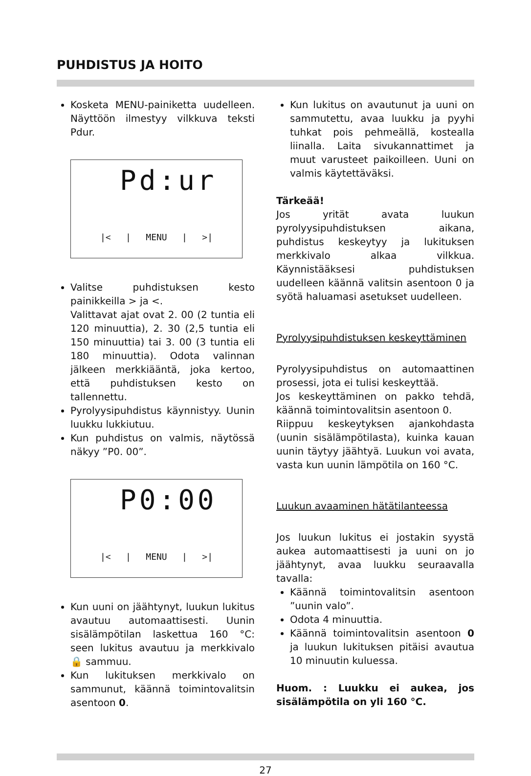PUHDISTUS JA HOITO
Kosketa MENU-painiketta uudelleen. Näyttöön ilmestyy vilkkuva teksti Pdur.
Pd:ur
|< | MENU | >|
Valitse puhdistuksen kesto painikkeilla > ja <.
Valittavat ajat ovat 2. 00 (2 tuntia eli 120 minuuttia), 2. 30 (2,5 tuntia eli 150 minuuttia) tai 3. 00 (3 tuntia eli 180 minuuttia). Odota valinnan jälkeen merkkiääntä, joka kertoo, että puhdistuksen kesto on tallennettu.
Pyrolyysipuhdistus käynnistyy. Uunin luukku lukkiutuu.
Kun puhdistus on valmis, näytössä näkyy ”P0. 00”.
P0:00
|< | MENU | >|
Kun uuni on jäähtynyt, luukun lukitus avautuu automaattisesti. Uunin sisälämpötilan laskettua 160 °C: seen lukitus avautuu ja merkkivalo 🔒 sammuu.
Kun lukituksen merkkivalo on sammunut, käännä toimintovalitsin asentoon 0.
Kun lukitus on avautunut ja uuni on sammutettu, avaa luukku ja pyyhi tuhkat pois pehmeällä, kostealla liinalla. Laita sivukannattimet ja muut varusteet paikoilleen. Uuni on valmis käytettäväksi.
Tärkeää!
Jos yrität avata luukun pyrolyysipuhdistuksen aikana, puhdistus keskeytyy ja lukituksen merkkivalo alkaa vilkkua. Käynnistääksesi puhdistuksen uudelleen käännä valitsin asentoon 0 ja syötä haluamasi asetukset uudelleen.
Pyrolyysipuhdistuksen keskeyttäminen
Pyrolyysipuhdistus on automaattinen prosessi, jota ei tulisi keskeyttää.
Jos keskeyttäminen on pakko tehdä, käännä toimintovalitsin asentoon 0.
Riippuu keskeytyksen ajankohdasta (uunin sisälämpötilasta), kuinka kauan uunin täytyy jäähtyä. Luukun voi avata, vasta kun uunin lämpötila on 160 °C.
Luukun avaaminen hätätilanteessa
Jos luukun lukitus ei jostakin syystä aukea automaattisesti ja uuni on jo jäähtynyt, avaa luukku seuraavalla tavalla:
Käännä toimintovalitsin asentoon ”uunin valo”.
Odota 4 minuuttia.
Käännä toimintovalitsin asentoon 0 ja luukun lukituksen pitäisi avautua 10 minuutin kuluessa.
Huom. : Luukku ei aukea, jos sisälämpötila on yli 160 °C.
27